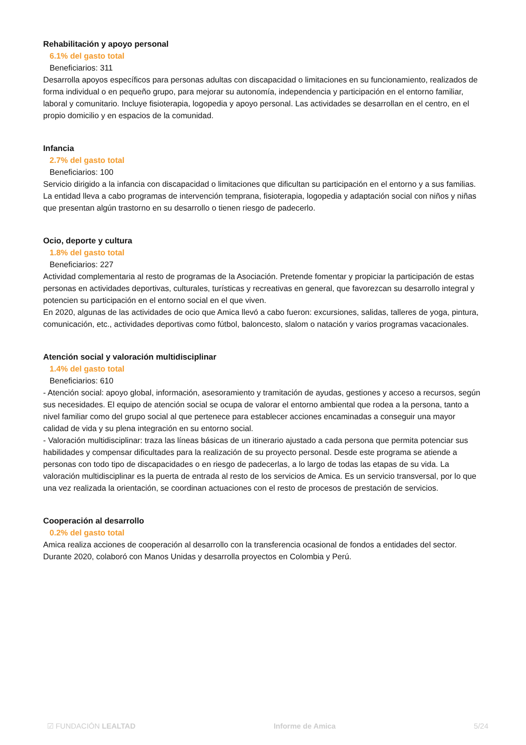Rehabilitación y apoyo personal
6.1% del gasto total
Beneficiarios: 311
Desarrolla apoyos específicos para personas adultas con discapacidad o limitaciones en su funcionamiento, realizados de forma individual o en pequeño grupo, para mejorar su autonomía, independencia y participación en el entorno familiar, laboral y comunitario. Incluye fisioterapia, logopedia y apoyo personal. Las actividades se desarrollan en el centro, en el propio domicilio y en espacios de la comunidad.
Infancia
2.7% del gasto total
Beneficiarios: 100
Servicio dirigido a la infancia con discapacidad o limitaciones que dificultan su participación en el entorno y a sus familias. La entidad lleva a cabo programas de intervención temprana, fisioterapia, logopedia y adaptación social con niños y niñas que presentan algún trastorno en su desarrollo o tienen riesgo de padecerlo.
Ocio, deporte y cultura
1.8% del gasto total
Beneficiarios: 227
Actividad complementaria al resto de programas de la Asociación. Pretende fomentar y propiciar la participación de estas personas en actividades deportivas, culturales, turísticas y recreativas en general, que favorezcan su desarrollo integral y potencien su participación en el entorno social en el que viven.
En 2020, algunas de las actividades de ocio que Amica llevó a cabo fueron: excursiones, salidas, talleres de yoga, pintura, comunicación, etc., actividades deportivas como fútbol, baloncesto, slalom o natación y varios programas vacacionales.
Atención social y valoración multidisciplinar
1.4% del gasto total
Beneficiarios: 610
- Atención social: apoyo global, información, asesoramiento y tramitación de ayudas, gestiones y acceso a recursos, según sus necesidades. El equipo de atención social se ocupa de valorar el entorno ambiental que rodea a la persona, tanto a nivel familiar como del grupo social al que pertenece para establecer acciones encaminadas a conseguir una mayor calidad de vida y su plena integración en su entorno social.
- Valoración multidisciplinar: traza las líneas básicas de un itinerario ajustado a cada persona que permita potenciar sus habilidades y compensar dificultades para la realización de su proyecto personal. Desde este programa se atiende a personas con todo tipo de discapacidades o en riesgo de padecerlas, a lo largo de todas las etapas de su vida. La valoración multidisciplinar es la puerta de entrada al resto de los servicios de Amica. Es un servicio transversal, por lo que una vez realizada la orientación, se coordinan actuaciones con el resto de procesos de prestación de servicios.
Cooperación al desarrollo
0.2% del gasto total
Amica realiza acciones de cooperación al desarrollo con la transferencia ocasional de fondos a entidades del sector. Durante 2020, colaboró con Manos Unidas y desarrolla proyectos en Colombia y Perú.
☑ FUNDACIÓN LEALTAD Informe de Amica 5/24